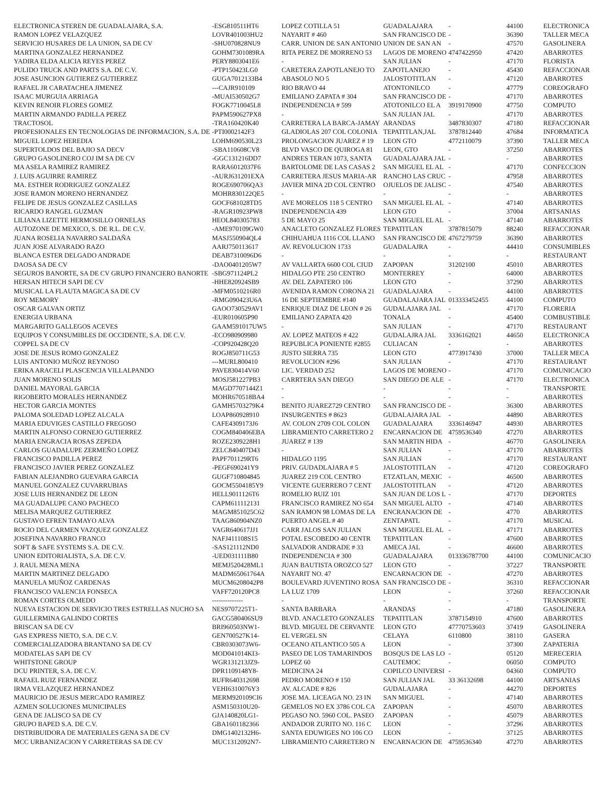| ELECTRONICA STEREN DE GUADALAJARA, S.A. | -ESG810511HT6 | LOPEZ COTILLA 51 | GUADALAJARA | - | 44100 | ELECTRONICA |
| RAMON LOPEZ VELAZQUEZ | LOVR401003HU2 | NAYARIT # 460 | SAN FRANCISCO DE | - | 36390 | TALLER MECA |
| SERVICIO HUSARES DE LA UNION, SA DE CV | -SHU070828NU9 | CARR. UNION DE SAN ANTONIO | UNION DE SAN AN | - | 47570 | GASOLINERA |
| MARTINA GONZALEZ HERNANDEZ | GOHM7301089RA | RITA PEREZ DE MORRENO 53 | LAGOS DE MORENO | 4747422950 | 47420 | ABARROTES |
| YADIRA ELDA ALICIA REYES PEREZ | PERY8803041E6 | - | SAN JULIAN | - | 47170 | FLORISTA |
| PULIDO TRUCK AND PARTS S.A. DE C.V. | -PTP150423LG0 | CARETERA ZAPOTLANEJO TO | ZAPOTLANEJO | - | 45430 | REFACCIONAR |
| JOSE ASUNCION GUTIEREZ GUTIERREZ | GUGA7012133B4 | ABASOLO NO 5 | JALOSTOTITLAN | - | 47120 | ABARROTES |
| RAFAEL JR CARATACHEA JIMENEZ | ---CAJR910109 | RIO BRAVO 44 | ATONTONILCO | - | 47779 | COREOGRAFO |
| ISAAC MURGUIA ARRIAGA | -MUAI530502G7 | EMILIANO ZAPATA # 304 | SAN FRANCISCO DE | - | 47170 | ABARROTES |
| KEVIN RENOIR FLORES GOMEZ | FOGK7710045L8 | INDEPENDENCIA # 599 | ATOTONILCO EL A | 3919170900 | 47750 | COMPUTO |
| MARTIN ARMANDO PADILLA PEREZ | PAPM590627PX8 | - | SAN JULIAN JAL | - | 47170 | ABARROTES |
| TRACTOSOL | -TRA160420K40 | CARRETERA LA BARCA-JAMAY | ARANDAS | 3487830307 | 47180 | REFACCIONAR |
| PROFESIONALES EN TECNOLOGIAS DE INFORMACION, S.A. DE | -PTI0002142F3 | GLADIOLAS 207 COL COLONIA | TEPATITLAN,JAL | 3787812440 | 47684 | INFORMATICA |
| MIGUEL LOPEZ HEREDIA | LOHM690530L23 | PROLONGACION JUAREZ # 19 | LEON GTO | 4772110079 | 37390 | TALLER MECA |
| SUPERTOLDOS DEL BAJIO SA DECV | -SBA110608CV8 | BLVD VASCO DE QUIROGA 81 | LEON, GTO | - | 37250 | ABARROTES |
| GRUPO GASOLINERO COJ IM SA DE CV | -GGC131216DD7 | ANDRES TERAN 1073, SANTA | GUADALAJARA JAL | - | - | ABARROTES |
| MA ASELA RAMIREZ RAMIREZ | RARA6012037F6 | BARTOLOME DE LAS CASAS 2 | SAN MIGUEL EL AL | - | 47170 | CONFECCION |
| J. LUIS AGUIRRE RAMIREZ | -AURJ631201EXA | CARRETERA JESUS MARIA-AR | RANCHO LAS CRUC | - | 47958 | ABARROTES |
| MA. ESTHER RODRIGUEZ GONZALEZ | ROGE690706QA3 | JAVIER MINA 2D COL CENTRO | OJUELOS DE JALISC | - | 47540 | ABARROTES |
| JOSE RAMON MORENO HERNANDEZ | MOHR830122QE5 | - | - | - | - | ABARROTES |
| FELIPE DE JESUS GONZALEZ CASILLAS | GOCF681028TD5 | AVE MORELOS 118 5 CENTRO | SAN MIGUEL EL AL | - | 47140 | ABARROTES |
| RICARDO RANGEL GUZMAN | -RAGR10923PW8 | INDEPENDENCIA 439 | LEON GTO | - | 37004 | ARTSANIAS |
| LILIANA LIZETTE HERMOSILLO ORNELAS | HEOL840305783 | 5 DE MAYO 25 | SAN MIGUEL EL AL | - | 47140 | ABARROTES |
| AUTOZONE DE MEXICO, S. DE R.L. DE C.V. | -AME970109GW0 | ANACLETO GONZALEZ FLORES | TEPATITLAN | 3787815079 | 88240 | REFACCIONAR |
| JUANA ROSELIA NAVARRO SALDAÑA | MASJ550904QL4 | CHIHUAHUA 1116 COL LLANO | SAN FRANCISCO DE | 4767279759 | 36390 | ABARROTES |
| JUAN JOSE ALVARADO RAZO | AARJ750113617 | AV. REVOLUCION 1733 | GUADALAJRA | - | 44410 | CONSUMIBLES |
| BLANCA ESTER DELGADO ANDRADE | DEAB7310096D6 | - | - | - | - | RESTAURANT |
| DAOSA SA DE CV | -DAO0401205W7 | AV VALLARTA 6600 COL CIUD | ZAPOPAN | 31202100 | 45010 | ABARROTES |
| SEGUROS BANORTE, SA DE CV GRUPO FINANCIERO BANORTE | -SBG971124PL2 | HIDALGO PTE 250 CENTRO | MONTERREY | - | 64000 | ABARROTES |
| HERSAN HITECH SAPI DE CV | -HHE820924SB9 | AV. DEL ZAPATERO 106 | LEON GTO | - | 37290 | ABARROTES |
| MUSICAL LA FLAUTA MAGICA SA DE CV | -MFM0510216R0 | AVENIDA RAMON CORONA 21 | GUADALAJARA | - | 44100 | ABARROTES |
| ROY MEMORY | -RMG090423U6A | 16 DE SEPTIEMBRE #140 | GUADALAJARA JAL | 013333452455 | 44100 | COMPUTO |
| OSCAR GALVAN ORTIZ | GAOO730529AV1 | ENRIQUE DIAZ DE LEON # 26 | GUDALAJARA JAL | - | 47170 | FLORERIA |
| ENERGIA URBANA | -EUR010605P90 | EMILIANO ZAPATA 420 | TONALA | - | 45400 | COMBUSTIBLE |
| MARGARITO GALLEGOS ACEVES | GAAM591017UW5 | - | SAN JULIAN | - | 47170 | RESTAURANT |
| EQUIPOS Y CONSUMIBLES DE OCCIDENTE, S.A. DE C.V. | -ECO980909980 | AV. LOPEZ MATEOS # 422 | GUDALAJRA JAL | 3336162021 | 44650 | ELECTRONICA |
| COPPEL SA DE CV | -COP920428Q20 | REPUBLICA PONIENTE #2855 | CULIACAN | - | - | ABARROTES |
| JOSE DE JESUS ROMO GONZALEZ | ROGJ850711G53 | JUSTO SIERRA 735 | LEON GTO | 4773917430 | 37000 | TALLER MECA |
| LUIS ANTONIO MUÑOZ REYNOSO | ---MURL800410 | REVOLUCION #296 | SAN JULIAN | - | 47170 | RESTAURANT |
| ERIKA ARACELI PLASCENCIA VILLALPANDO | PAVE830414V60 | LIC. VERDAD 252 | LAGOS DE MORENO | - | 47170 | COMUNICACIO |
| JUAN MORENO SOLIS | MOSJ581227PB3 | CARRTERA SAN DIEGO | SAN DIEGO DE ALE | - | 47170 | ELECTRONICA |
| DANIEL MAYORAL GARCIA | MAGD7707144Z1 | - | - | - | - | TRANSPORTE |
| RIGOBERTO MORALES HERNANDEZ | MOHR670518BA4 | - | - | - | - | ABARROTES |
| HECTOR GARCIA MONTES | GAMH5703279K4 | BENITO JUAREZ729 CENTRO | SAN FRANCISCO DE | - | 36300 | ABARROTES |
| PALOMA SOLEDAD LOPEZ ALCALA | LOAP860928910 | INSURGENTES # 8623 | GUDALAJARA JAL | - | 44890 | ABARROTES |
| MARIA EDUVIGES CASTILLO FREGOSO | CAFE4309173J6 | AV. COLON 2709 COL COLON | GUADALAJARA | 3336146947 | 44930 | ABARROTES |
| MARTIN ALFONSO CORNEJO GUTIERREZ | COGM840406EBA | LIBRAMIENTO CARRETERO 2 | ENCARNACION DE | 4759536340 | 47270 | ABARROTES |
| MARIA ENGRACIA ROSAS ZEPEDA | ROZE2309228H1 | JUAREZ # 139 | SAN MARTIN HIDA | - | 46770 | GASOLINERA |
| CARLOS GUADALUPE ZERMEÑO LOPEZ | ZELC840407D43 | - | SAN JULIAN | - | 47170 | ABARROTES |
| FRANCISCO PADILLA PEREZ | PAPF701129RT6 | HIDALGO 1195 | SAN JULIAN | - | 47170 | RESTAURANT |
| FRANCISCO JAVIER PEREZ GONZALEZ | -PEGF690241Y9 | PRIV. GUDADLAJARA # 5 | JALOSTOTITLAN | - | 47120 | COREOGRAFO |
| FABIAN ALEJANDRO GUEVARA GARCIA | GUGF710804845 | JUAREZ 219 COL CENTRO | ETZATLAN, MEXIC | - | 46500 | ABARROTES |
| MANUEL GONZALEZ CUVARRUBIAS | GOCM5504185Y9 | VICENTE GUERRERO 7 CENT | JALOSTOTITLAN | - | 47120 | ABARROTES |
| JOSE LUIS HERNANDEZ DE LEON | HELL9011126T6 | ROMELIO RUIZ 101 | SAN JUAN DE LOS L | - | 47170 | DEPORTES |
| MA GUADALUPE CANO PACHECO | CAPM611112131 | FRANCISCO RAMIREZ NO 654 | SAN MIGUEL ALTO | - | 47140 | ABARROTES |
| MELISA MARQUEZ GUTIERREZ | MAGM851025C62 | SAN RAMON 98 LOMAS DE LA | ENCRANACION DE | - | 4770 | ABARROTES |
| GUSTAVO EFREN TAMAYO ALVA | TAAG860904NZ0 | PUERTO ANGEL # 40 | ZENTAPATL | - | 47170 | MUSICAL |
| ROCIO DEL CARMEN VAZQUEZ GONZALEZ | VAGR640617JJ1 | CARR JALOS SAN JULIAN | SAN MIGUEL EL AL | - | 47171 | ABARROTES |
| JOSEFINA NAVARRO FRANCO | NAFJ411108S15 | POTAL ESCOBEDO 40 CENTR | TEPATITLAN | - | 47600 | ABARROTES |
| SOFT & SAFE SYSTEMS S.A. DE C.V. | -SAS121112ND0 | SALVADOR ANDRADE # 33 | AMECA JAL | - | 46600 | ABARROTES |
| UNION EDITORIALISTA, S.A. DE C.V. | -UED031111B80 | INDEPENDENCIA # 300 | GUADALAJARA | 013336787700 | 44100 | COMUNICACIO |
| J. RAUL MENA MENA | MEMJ520428ML1 | JUAN BAUTISTA OROZCO 527 | LEON GTO | - | 37227 | TRANSPORTE |
| MARTIN MARTINEZ DELGADO | MADM65061764A | NAYARIT NO. 47 | ENCARNACION DE | - | 47270 | ABARROTES |
| MANUELA MUÑOZ CARDENAS | MUCM6208042P8 | BOULEVARD JUVENTINO ROSA | SAN FRANCISCO DE | - | 36310 | REFACCIONAR |
| FRANCISCO VALENCIA FONSECA | VAFF720120PC8 | LA LUZ 1709 | LEON | - | 37260 | REFACCIONAR |
| ROMAN CORTES OLMEDO | -------------- | - | - | - | - | TRANSPORTE |
| NUEVA ESTACION DE SERVICIO TRES ESTRELLAS NUCHO SA | NES9707225T1- | SANTA BARBARA | ARANDAS | - | 47180 | GASOLINERA |
| GUILLERMINA GALINDO CORTES | GACG580406SU9 | BLVD. ANACLETO GONZALES | TEPATITLAN | 3787154910 | 47600 | ABARROTES |
| BRISCAN SA DE CV | BRI960503NW1- | BLVD. MIGUEL DE CERVANTE | LEON GTO | 47770753603 | 37419 | GASOLINERA |
| GAS EXPRESS NIETO, S.A. DE C.V. | GEN700527K14- | EL VERGEL SN | CELAYA | 6110800 | 38110 | GASERA |
| COMERCIALIZADORA BRANTANO SA DE CV | CBR0303073W6- | OCEANO ATLANTICO 505 A | LEON | - | 37300 | ZAPATERIA |
| MODATELAS SAPI DE CV | MOD041014KI3- | PASEO DE LOS TAMARINDOS | BOSQUS DE LAS LO | - | 05120 | MERECERIA |
| WHITSTONE GROUP | WGR131213JZ9- | LOPEZ 60 | CAUTEMOC | - | 06050 | COMPUTO |
| DCU PRINTER, S.A. DE C.V. | DPR1109148Y8- | MEDICINA 24 | COPILCO UNIVERSI | - | 04360 | COMPUTO |
| RAFAEL RUIZ FERNANDEZ | RUFR640312698 | PEDRO MORENO # 150 | SAN JULIAN JAL | 33 36132698 | 44100 | ARTSANIAS |
| IRMA VELAZQUEZ HERNANDEZ | VEHI6310076Y3 | AV. ALCADE # 826 | GUDALAJARA | - | 44270 | DEPORTES |
| MAURICIO DE JESUS MERCADO RAMIREZ | MERM920109CI6 | JOSE MA. LICEAGA NO. 23 IN | SAN MIGUEL | - | 47140 | ABARROTES |
| AZMEN SOLUCIONES MUNICIPALES | ASM150310U20- | GEMELOS NO EX 3786 COL CA | ZAPOPAN | - | 45070 | ABARROTES |
| GENA DE JALISCO SA DE CV | GJA140820LG1- | PEGASO NO. 5960 COL. PASEO | ZAPOPAN | - | 45079 | ABARROTES |
| GRUPO BAPED S.A. DE C.V. | GBA1601182366 | ANDADOR ZURITO NO. 116 C | LEON | - | 37296 | ABARROTES |
| DISTRIBUIDORA DE MATERIALES GENA SA DE CV | DMG1402132H6- | SANTA EDUWIGES NO 106 CO | LEON | - | 37125 | ABARROTES |
| MCC URBANIZACION Y CARRETERAS SA DE CV | MUC1312092N7- | LIBRAMIENTO CARRETERO N | ENCARNACION DE | 4759536340 | 47270 | ABARROTES |